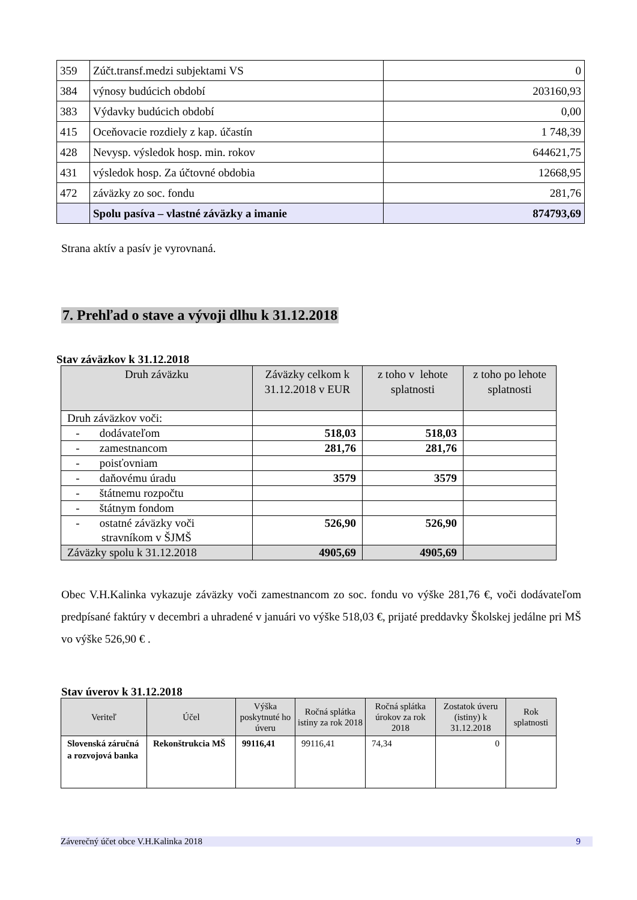| 359 | Zúčt.transf.medzi subjektami VS | 0 |
| 384 | výnosy budúcich období | 203160,93 |
| 383 | Výdavky budúcich období | 0,00 |
| 415 | Oceňovacie rozdiely z kap. účastín | 1 748,39 |
| 428 | Nevysp. výsledok hosp. min. rokov | 644621,75 |
| 431 | výsledok hosp. Za účtovné obdobia | 12668,95 |
| 472 | záväzky zo soc. fondu | 281,76 |
| | Spolu pasíva – vlastné záväzky a imanie | 874793,69 |
Strana aktív a pasív je vyrovnaná.
7. Prehľad o stave a vývoji dlhu k 31.12.2018
Stav záväzkov k 31.12.2018
| Druh záväzku | Záväzky celkom k 31.12.2018 v EUR | z toho v lehote splatnosti | z toho po lehote splatnosti |
| --- | --- | --- | --- |
| Druh záväzkov voči: | | | |
| - dodávateľom | 518,03 | 518,03 | |
| - zamestnancom | 281,76 | 281,76 | |
| - poisťovniam | | | |
| - daňovému úradu | 3579 | 3579 | |
| - štátnemu rozpočtu | | | |
| - štátnym fondom | | | |
| - ostatné záväzky voči stravníkom v ŠJMŠ | 526,90 | 526,90 | |
| Záväzky spolu k 31.12.2018 | 4905,69 | 4905,69 | |
Obec V.H.Kalinka vykazuje záväzky voči zamestnancom zo soc. fondu vo výške 281,76 €, voči dodávateľom predpísané faktúry v decembri a uhradené v januári vo výške 518,03 €, prijaté preddavky Školskej jedálne pri MŠ vo výške 526,90 € .
Stav úverov k 31.12.2018
| Veriteľ | Účel | Výška poskytnuté ho úveru | Ročná splátka istiny za rok 2018 | Ročná splátka úrokov za rok 2018 | Zostatok úveru (istiny) k 31.12.2018 | Rok splatnosti |
| --- | --- | --- | --- | --- | --- | --- |
| Slovenská záručná a rozvojová banka | Rekonštrukcia MŠ | 99116,41 | 99116,41 | 74,34 | 0 | |
Záverečný účet obce V.H.Kalinka 2018 9